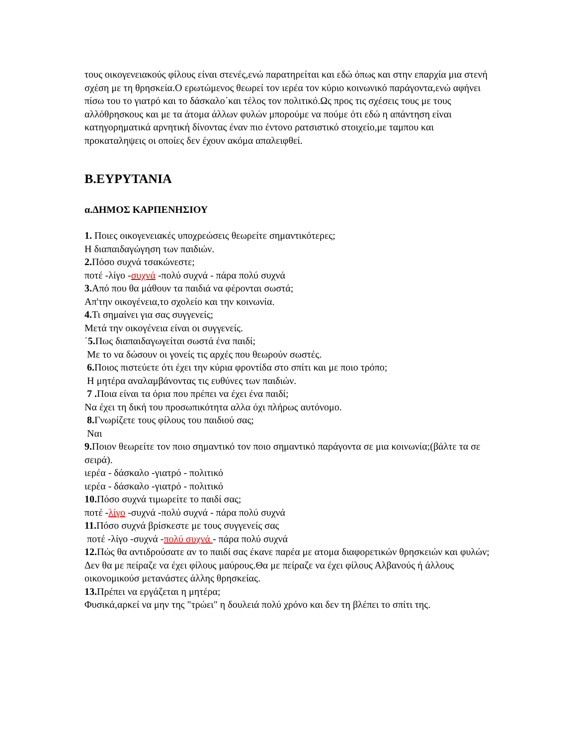τους οικογενειακούς φίλους είναι στενές,ενώ παρατηρείται και εδώ όπως και στην επαρχία μια στενή σχέση με τη θρησκεία.Ο ερωτώμενος θεωρεί τον ιερέα τον κύριο κοινωνικό παράγοντα,ενώ αφήνει πίσω του το γιατρό και το δάσκαλο΄και τέλος τον πολιτικό.Ως προς τις σχέσεις τους με τους αλλόθρησκους και με τα άτομα άλλων φυλών μπορούμε να πούμε ότι εδώ η απάντηση είναι κατηγορηματικά αρνητική δίνοντας έναν πιο έντονο ρατσιστικό στοιχείο,με ταμπου και προκαταληψεις οι οποίες δεν έχουν ακόμα απαλειφθεί.
B.ΕΥΡΥΤΑΝΙΑ
α.ΔΗΜΟΣ ΚΑΡΠΕΝΗΣΙΟΥ
1. Ποιες οικογενειακές υποχρεώσεις θεωρείτε σημαντικότερες;
Η διαπαιδαγώγηση των παιδιών.
2. Πόσο συχνά τσακώνεστε;
ποτέ -λίγο -συχνά -πολύ συχνά - πάρα πολύ συχνά
3. Από που θα μάθουν τα παιδιά να φέρονται σωστά;
Απ'την οικογένεια,το σχολείο και την κοινωνία.
4. Τι σημαίνει για σας συγγενείς;
Μετά την οικογένεια είναι οι συγγενείς.
΄5. Πως διαπαιδαγωγείται σωστά ένα παιδί;
Με το να δώσουν οι γονείς τις αρχές που θεωρούν σωστές.
6. Ποιος πιστεύετε ότι έχει την κύρια φροντίδα στο σπίτι και με ποιο τρόπο;
Η μητέρα αναλαμβάνοντας τις ευθύνες των παιδιών.
7 . Ποια είναι τα όρια που πρέπει να έχει ένα παιδί;
Να έχει τη δική του προσωπικότητα αλλα όχι πλήρως αυτόνομο.
8. Γνωρίζετε τους φίλους του παιδιού σας;
Ναι
9. Ποιον θεωρείτε τον ποιο σημαντικό τον ποιο σημαντικό παράγοντα σε μια κοινωνία;(βάλτε τα σε σειρά).
ιερέα - δάσκαλο -γιατρό - πολιτικό
ιερέα - δάσκαλο -γιατρό - πολιτικό
10. Πόσο συχνά τιμωρείτε το παιδί σας;
ποτέ -λίγο -συχνά -πολύ συχνά - πάρα πολύ συχνά
11. Πόσο συχνά βρίσκεστε με τους συγγενείς σας
ποτέ -λίγο -συχνά -πολύ συχνά - πάρα πολύ συχνά
12. Πώς θα αντιδρούσατε αν το παιδί σας έκανε παρέα με ατομα διαφορετικών θρησκειών και φυλών;
Δεν θα με πείραζε να έχει φίλους μαύρους.Θα με πείραζε να έχει φίλους Αλβανούς ή άλλους οικονομικούσ μετανάστες άλλης θρησκείας.
13. Πρέπει να εργάζεται η μητέρα;
Φυσικά,αρκεί να μην της "τρώει" η δουλειά πολύ χρόνο και δεν τη βλέπει το σπίτι της.